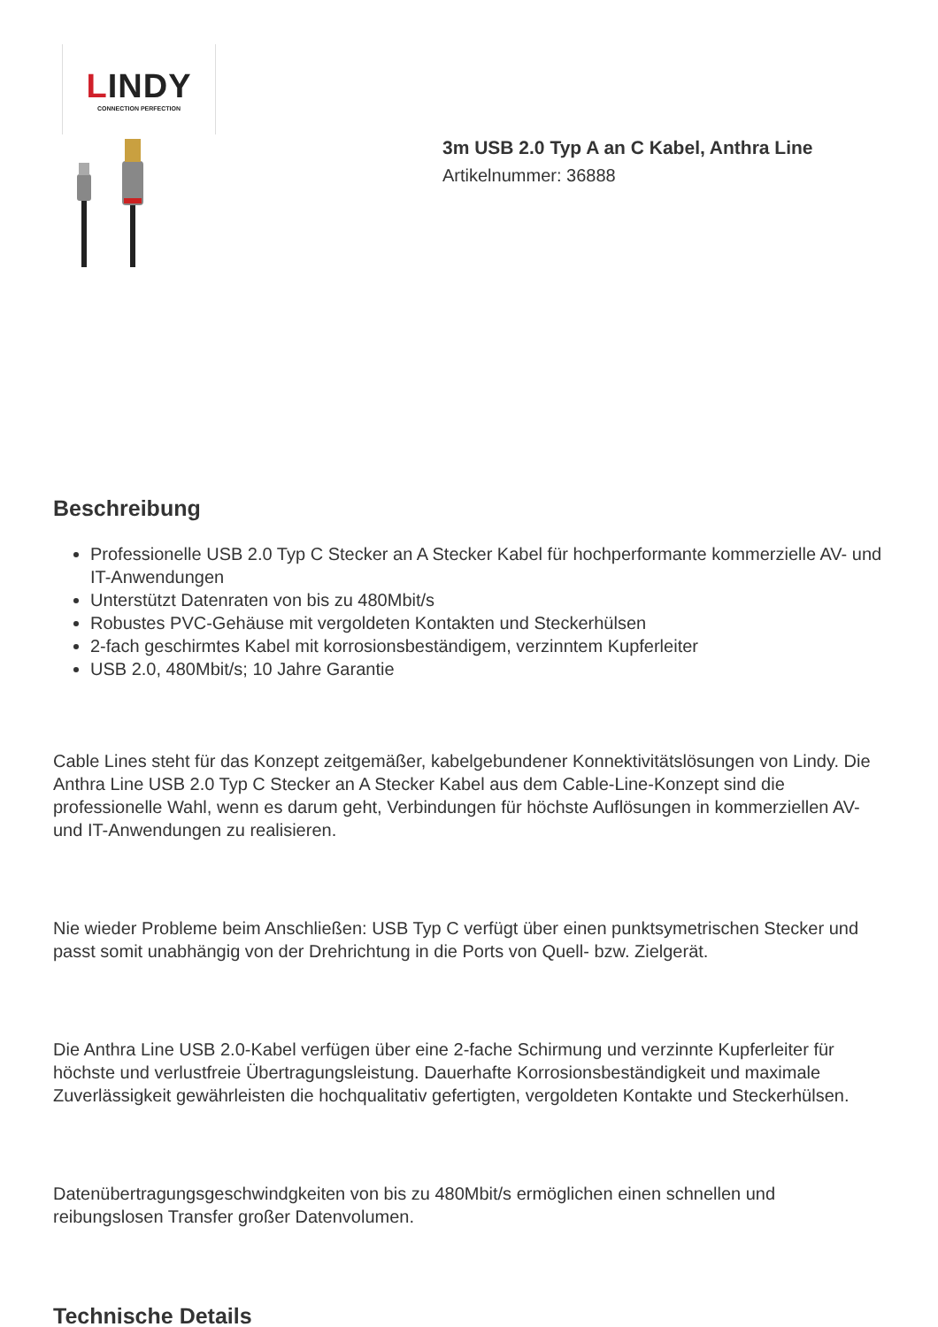LINDY
CONNECTION PERFECTION
3m USB 2.0 Typ A an C Kabel, Anthra Line
Artikelnummer: 36888
Beschreibung
Professionelle USB 2.0 Typ C Stecker an A Stecker Kabel für hochperformante kommerzielle AV- und IT-Anwendungen
Unterstützt Datenraten von bis zu 480Mbit/s
Robustes PVC-Gehäuse mit vergoldeten Kontakten und Steckerhülsen
2-fach geschirmtes Kabel mit korrosionsbeständigem, verzinntem Kupferleiter
USB 2.0, 480Mbit/s; 10 Jahre Garantie
Cable Lines steht für das Konzept zeitgemäßer, kabelgebundener Konnektivitätslösungen von Lindy. Die Anthra Line USB 2.0 Typ C Stecker an A Stecker Kabel aus dem Cable-Line-Konzept sind die professionelle Wahl, wenn es darum geht, Verbindungen für höchste Auflösungen in kommerziellen AV- und IT-Anwendungen zu realisieren.
Nie wieder Probleme beim Anschließen: USB Typ C verfügt über einen punktsymetrischen Stecker und passt somit unabhängig von der Drehrichtung in die Ports von Quell- bzw. Zielgerät.
Die Anthra Line USB 2.0-Kabel verfügen über eine 2-fache Schirmung und verzinnte Kupferleiter für höchste und verlustfreie Übertragungsleistung. Dauerhafte Korrosionsbeständigkeit und maximale Zuverlässigkeit gewährleisten die hochqualitativ gefertigten, vergoldeten Kontakte und Steckerhülsen.
Datenübertragungsgeschwindgkeiten von bis zu 480Mbit/s ermöglichen einen schnellen und reibungslosen Transfer großer Datenvolumen.
Technische Details